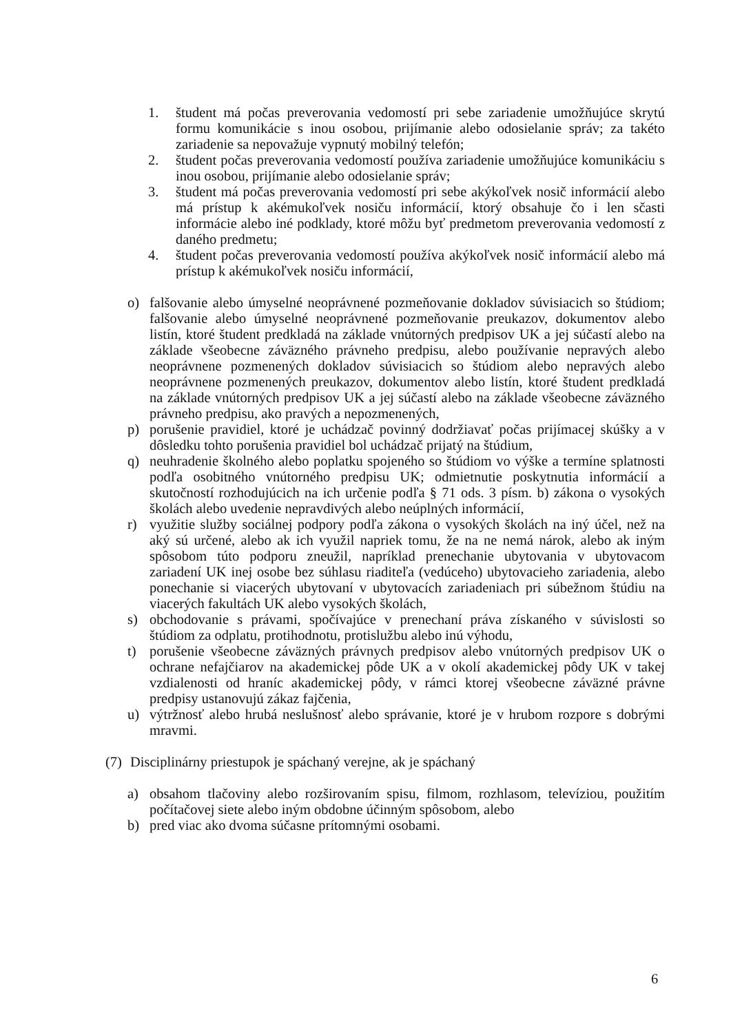1. študent má počas preverovania vedomostí pri sebe zariadenie umožňujúce skrytú formu komunikácie s inou osobou, prijímanie alebo odosielanie správ; za takéto zariadenie sa nepovažuje vypnutý mobilný telefón;
2. študent počas preverovania vedomostí používa zariadenie umožňujúce komunikáciu s inou osobou, prijímanie alebo odosielanie správ;
3. študent má počas preverovania vedomostí pri sebe akýkoľvek nosič informácií alebo má prístup k akémukoľvek nosiču informácií, ktorý obsahuje čo i len sčasti informácie alebo iné podklady, ktoré môžu byť predmetom preverovania vedomostí z daného predmetu;
4. študent počas preverovania vedomostí používa akýkoľvek nosič informácií alebo má prístup k akémukoľvek nosiču informácií,
o) falšovanie alebo úmyselné neoprávnené pozmeňovanie dokladov súvisiacich so štúdiom; falšovanie alebo úmyselné neoprávnené pozmeňovanie preukazov, dokumentov alebo listín, ktoré študent predkladá na základe vnútorných predpisov UK a jej súčastí alebo na základe všeobecne záväzného právneho predpisu, alebo používanie nepravých alebo neoprávnene pozmenených dokladov súvisiacich so štúdiom alebo nepravých alebo neoprávnene pozmenených preukazov, dokumentov alebo listín, ktoré študent predkladá na základe vnútorných predpisov UK a jej súčastí alebo na základe všeobecne záväzného právneho predpisu, ako pravých a nepozmenených,
p) porušenie pravidiel, ktoré je uchádzač povinný dodržiavať počas prijímacej skúšky a v dôsledku tohto porušenia pravidiel bol uchádzač prijatý na štúdium,
q) neuhradenie školného alebo poplatku spojeného so štúdiom vo výške a termíne splatnosti podľa osobitného vnútorného predpisu UK; odmietnutie poskytnutia informácií a skutočností rozhodujúcich na ich určenie podľa § 71 ods. 3 písm. b) zákona o vysokých školách alebo uvedenie nepravdivých alebo neúplných informácií,
r) využitie služby sociálnej podpory podľa zákona o vysokých školách na iný účel, než na aký sú určené, alebo ak ich využil napriek tomu, že na ne nemá nárok, alebo ak iným spôsobom túto podporu zneužil, napríklad prenechanie ubytovania v ubytovacom zariadení UK inej osobe bez súhlasu riaditeľa (vedúceho) ubytovacieho zariadenia, alebo ponechanie si viacerých ubytovaní v ubytovacích zariadeniach pri súbežnom štúdiu na viacerých fakultách UK alebo vysokých školách,
s) obchodovanie s právami, spočívajúce v prenechaní práva získaného v súvislosti so štúdiom za odplatu, protihodnotu, protislužbu alebo inú výhodu,
t) porušenie všeobecne záväzných právnych predpisov alebo vnútorných predpisov UK o ochrane nefajčiarov na akademickej pôde UK a v okolí akademickej pôdy UK v takej vzdialenosti od hraníc akademickej pôdy, v rámci ktorej všeobecne záväzné právne predpisy ustanovujú zákaz fajčenia,
u) výtržnosť alebo hrubá neslušnosť alebo správanie, ktoré je v hrubom rozpore s dobrými mravmi.
(7) Disciplinárny priestupok je spáchaný verejne, ak je spáchaný
a) obsahom tlačoviny alebo rozširovaním spisu, filmom, rozhlasom, televíziou, použitím počítačovej siete alebo iným obdobne účinným spôsobom, alebo
b) pred viac ako dvoma súčasne prítomnými osobami.
6